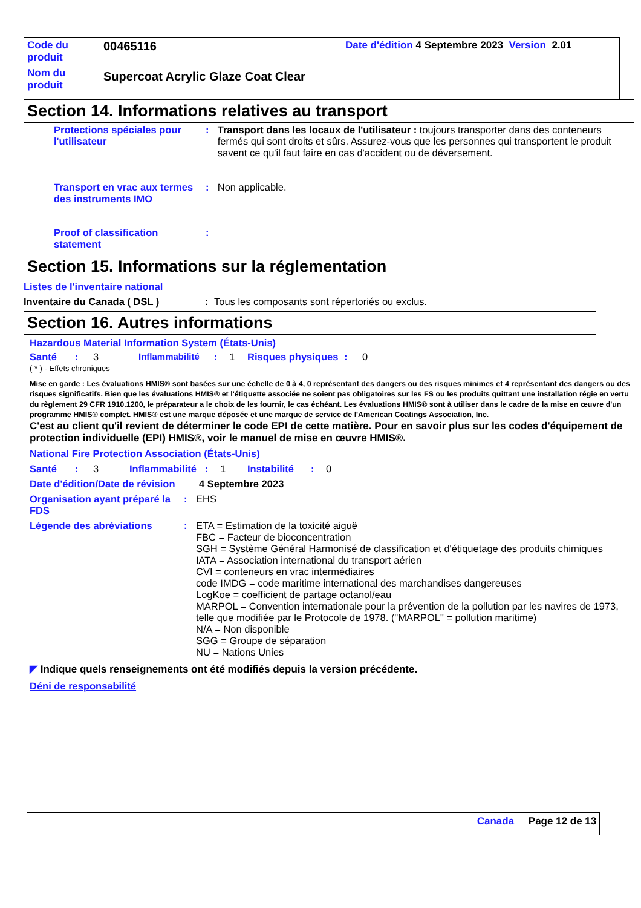Code du produit
00465116
Date d'édition 4 Septembre 2023 Version 2.01
Nom du produit
Supercoat Acrylic Glaze Coat Clear
Section 14. Informations relatives au transport
Protections spéciales pour l'utilisateur
: Transport dans les locaux de l'utilisateur : toujours transporter dans des conteneurs fermés qui sont droits et sûrs. Assurez-vous que les personnes qui transportent le produit savent ce qu'il faut faire en cas d'accident ou de déversement.
Transport en vrac aux termes des instruments IMO
: Non applicable.
Proof of classification statement
:
Section 15. Informations sur la réglementation
Listes de l'inventaire national
Inventaire du Canada ( DSL ): Tous les composants sont répertoriés ou exclus.
Section 16. Autres informations
Hazardous Material Information System (États-Unis)
Santé: 3 Inflammabilité: 1 Risques physiques: 0
( * ) - Effets chroniques
Mise en garde : Les évaluations HMIS® sont basées sur une échelle de 0 à 4, 0 représentant des dangers ou des risques minimes et 4 représentant des dangers ou des risques significatifs. Bien que les évaluations HMIS® et l'étiquette associée ne soient pas obligatoires sur les FS ou les produits quittant une installation régie en vertu du règlement 29 CFR 1910.1200, le préparateur a le choix de les fournir, le cas échéant. Les évaluations HMIS® sont à utiliser dans le cadre de la mise en œuvre d'un programme HMIS® complet. HMIS® est une marque déposée et une marque de service de l'American Coatings Association, Inc.
C'est au client qu'il revient de déterminer le code EPI de cette matière. Pour en savoir plus sur les codes d'équipement de protection individuelle (EPI) HMIS®, voir le manuel de mise en œuvre HMIS®.
National Fire Protection Association (États-Unis)
Santé: 3 Inflammabilité: 1 Instabilité: 0
Date d'édition/Date de révision
4 Septembre 2023
Organisation ayant préparé la FDS
: EHS
Légende des abréviations : ETA = Estimation de la toxicité aiguë
FBC = Facteur de bioconcentration
SGH = Système Général Harmonisé de classification et d'étiquetage des produits chimiques
IATA = Association international du transport aérien
CVI = conteneurs en vrac intermédiaires
code IMDG = code maritime international des marchandises dangereuses
LogKoe = coefficient de partage octanol/eau
MARPOL = Convention internationale pour la prévention de la pollution par les navires de 1973, telle que modifiée par le Protocole de 1978. ("MARPOL" = pollution maritime)
N/A = Non disponible
SGG = Groupe de séparation
NU = Nations Unies
◤ Indique quels renseignements ont été modifiés depuis la version précédente.
Déni de responsabilité
Canada Page 12 de 13